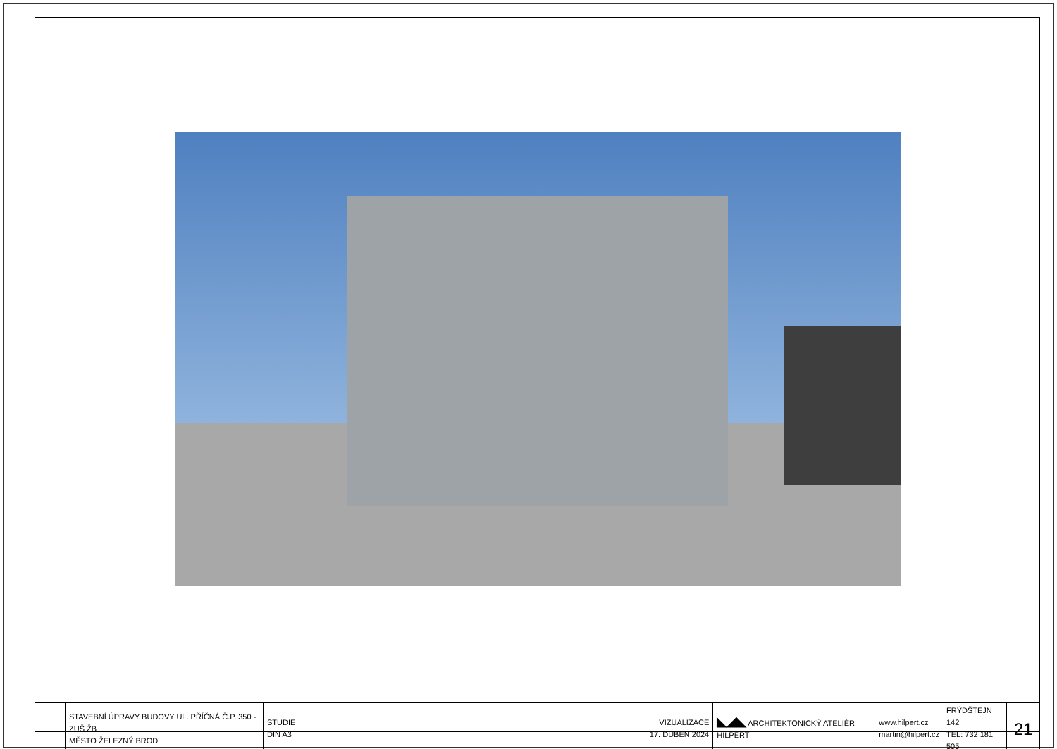| | STAVEBNÍ ÚPRAVY BUDOVY UL. PŘÍČNÁ Č.P. 350 - ZUŠ ŽB MĚSTO ŽELEZNÝ BROD | STUDIE DIN A3 | VIZUALIZACE 17. DUBEN 2024 | ◣◢◣ ARCHITEKTONICKÝ ATELIÉR HILPERT | www.hilpert.cz martin@hilpert.cz | FRÝDŠTEJN 142 TEL: 732 181 505 | 21 |